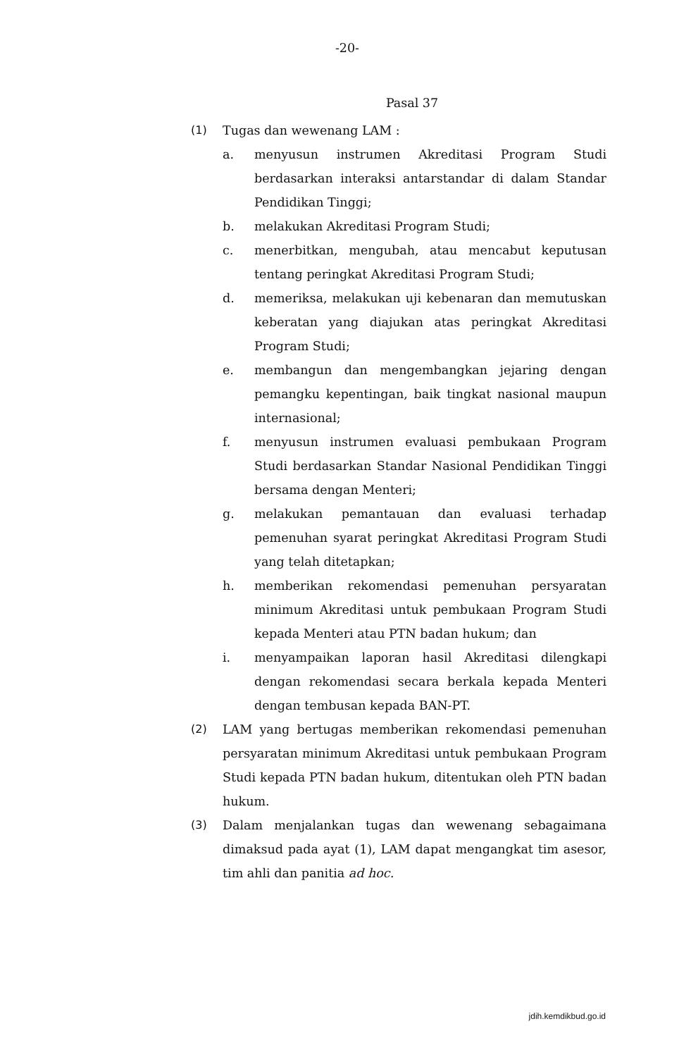-20-
Pasal 37
(1) Tugas dan wewenang LAM :
a. menyusun instrumen Akreditasi Program Studi berdasarkan interaksi antarstandar di dalam Standar Pendidikan Tinggi;
b. melakukan Akreditasi Program Studi;
c. menerbitkan, mengubah, atau mencabut keputusan tentang peringkat Akreditasi Program Studi;
d. memeriksa, melakukan uji kebenaran dan memutuskan keberatan yang diajukan atas peringkat Akreditasi Program Studi;
e. membangun dan mengembangkan jejaring dengan pemangku kepentingan, baik tingkat nasional maupun internasional;
f. menyusun instrumen evaluasi pembukaan Program Studi berdasarkan Standar Nasional Pendidikan Tinggi bersama dengan Menteri;
g. melakukan pemantauan dan evaluasi terhadap pemenuhan syarat peringkat Akreditasi Program Studi yang telah ditetapkan;
h. memberikan rekomendasi pemenuhan persyaratan minimum Akreditasi untuk pembukaan Program Studi kepada Menteri atau PTN badan hukum; dan
i. menyampaikan laporan hasil Akreditasi dilengkapi dengan rekomendasi secara berkala kepada Menteri dengan tembusan kepada BAN-PT.
(2) LAM yang bertugas memberikan rekomendasi pemenuhan persyaratan minimum Akreditasi untuk pembukaan Program Studi kepada PTN badan hukum, ditentukan oleh PTN badan hukum.
(3) Dalam menjalankan tugas dan wewenang sebagaimana dimaksud pada ayat (1), LAM dapat mengangkat tim asesor, tim ahli dan panitia ad hoc.
jdih.kemdikbud.go.id